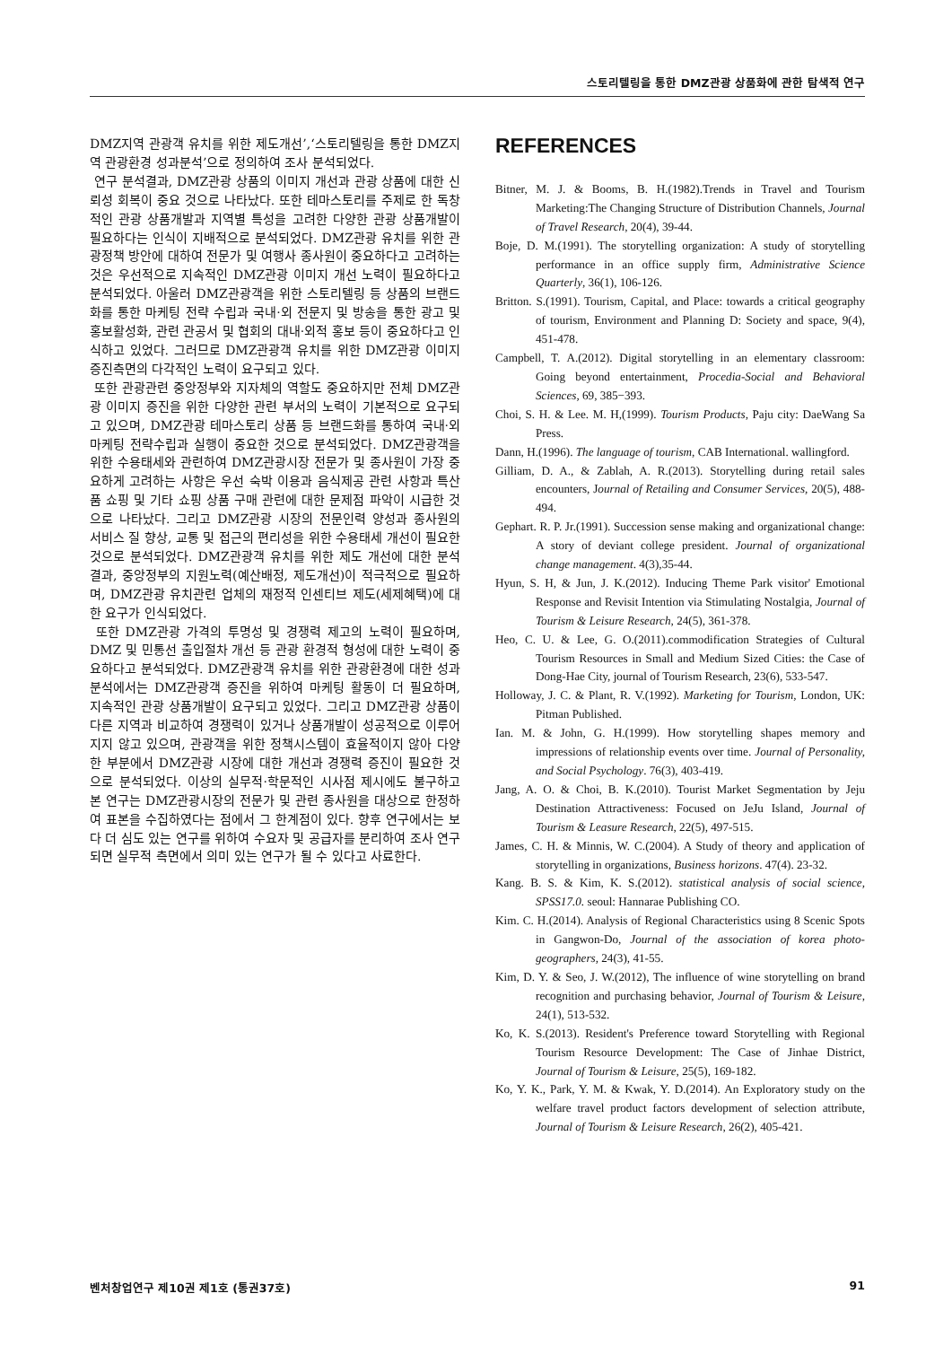스토리텔링을 통한 DMZ관광 상품화에 관한 탐색적 연구
DMZ지역 관광객 유치를 위한 제도개선’,‘스토리텔링을 통한 DMZ지역 관광환경 성과분석’으로 정의하여 조사 분석되었다.
연구 분석결과, DMZ관광 상품의 이미지 개선과 관광 상품에 대한 신뢰성 회복이 중요 것으로 나타났다. 또한 테마스토리를 주제로 한 독창적인 관광 상품개발과 지역별 특성을 고려한 다양한 관광 상품개발이 필요하다는 인식이 지배적으로 분석되었다. DMZ관광 유치를 위한 관광정책 방안에 대하여 전문가 및 여행사 종사원이 중요하다고 고려하는 것은 우선적으로 지속적인 DMZ관광 이미지 개선 노력이 필요하다고 분석되었다. 아울러 DMZ관광객을 위한 스토리텔링 등 상품의 브랜드화를 통한 마케팅 전략 수립과 국내·외 전문지 및 방송을 통한 광고 및 홍보활성화, 관련 관공서 및 협회의 대내·외적 홍보 등이 중요하다고 인식하고 있었다. 그러므로 DMZ관광객 유치를 위한 DMZ관광 이미지 증진측면의 다각적인 노력이 요구되고 있다.
또한 관광관련 중앙정부와 지자체의 역할도 중요하지만 전체 DMZ관광 이미지 증진을 위한 다양한 관련 부서의 노력이 기본적으로 요구되고 있으며, DMZ관광 테마스토리 상품 등 브랜드화를 통하여 국내·외 마케팅 전략수립과 실행이 중요한 것으로 분석되었다. DMZ관광객을 위한 수용태세와 관련하여 DMZ관광시장 전문가 및 종사원이 가장 중요하게 고려하는 사항은 우선 숙박 이용과 음식제공 관련 사항과 특산품 쇼핑 및 기타 쇼핑 상품 구매 관련에 대한 문제점 파악이 시급한 것으로 나타났다. 그리고 DMZ관광 시장의 전문인력 양성과 종사원의 서비스 질 향상, 교통 및 접근의 편리성을 위한 수용태세 개선이 필요한 것으로 분석되었다. DMZ관광객 유치를 위한 제도 개선에 대한 분석결과, 중앙정부의 지원노력(예산배정, 제도개선)이 적극적으로 필요하며, DMZ관광 유치관련 업체의 재정적 인센티브 제도(세제혜택)에 대한 요구가 인식되었다.
또한 DMZ관광 가격의 투명성 및 경쟁력 제고의 노력이 필요하며, DMZ 및 민통선 출입절차 개선 등 관광 환경적 형성에 대한 노력이 중요하다고 분석되었다. DMZ관광객 유치를 위한 관광환경에 대한 성과분석에서는 DMZ관광객 증진을 위하여 마케팅 활동이 더 필요하며, 지속적인 관광 상품개발이 요구되고 있었다. 그리고 DMZ관광 상품이 다른 지역과 비교하여 경쟁력이 있거나 상품개발이 성공적으로 이루어지지 않고 있으며, 관광객을 위한 정책시스템이 효율적이지 않아 다양한 부분에서 DMZ관광 시장에 대한 개선과 경쟁력 증진이 필요한 것으로 분석되었다. 이상의 실무적·학문적인 시사점 제시에도 불구하고 본 연구는 DMZ관광시장의 전문가 및 관련 종사원을 대상으로 한정하여 표본을 수집하였다는 점에서 그 한계점이 있다. 향후 연구에서는 보다 더 심도 있는 연구를 위하여 수요자 및 공급자를 분리하여 조사 연구되면 실무적 측면에서 의미 있는 연구가 될 수 있다고 사료한다.
REFERENCES
Bitner, M. J. & Booms, B. H.(1982).Trends in Travel and Tourism Marketing:The Changing Structure of Distribution Channels, Journal of Travel Research, 20(4), 39-44.
Boje, D. M.(1991). The storytelling organization: A study of storytelling performance in an office supply firm, Administrative Science Quarterly, 36(1), 106-126.
Britton. S.(1991). Tourism, Capital, and Place: towards a critical geography of tourism, Environment and Planning D: Society and space, 9(4), 451-478.
Campbell, T. A.(2012). Digital storytelling in an elementary classroom: Going beyond entertainment, Procedia-Social and Behavioral Sciences, 69, 385−393.
Choi, S. H. & Lee. M. H,(1999). Tourism Products, Paju city: DaeWang Sa Press.
Dann, H.(1996). The language of tourism, CAB International. wallingford.
Gilliam, D. A., & Zablah, A. R.(2013). Storytelling during retail sales encounters, Journal of Retailing and Consumer Services, 20(5), 488-494.
Gephart. R. P. Jr.(1991). Succession sense making and organizational change: A story of deviant college president. Journal of organizational change management. 4(3),35-44.
Hyun, S. H, & Jun, J. K.(2012). Inducing Theme Park visitor' Emotional Response and Revisit Intention via Stimulating Nostalgia, Journal of Tourism & Leisure Research, 24(5), 361-378.
Heo, C. U. & Lee, G. O.(2011).commodification Strategies of Cultural Tourism Resources in Small and Medium Sized Cities: the Case of Dong-Hae City, journal of Tourism Research, 23(6), 533-547.
Holloway, J. C. & Plant, R. V.(1992). Marketing for Tourism, London, UK: Pitman Published.
Ian. M. & John, G. H.(1999). How storytelling shapes memory and impressions of relationship events over time. Journal of Personality, and Social Psychology. 76(3), 403-419.
Jang, A. O. & Choi, B. K.(2010). Tourist Market Segmentation by Jeju Destination Attractiveness: Focused on JeJu Island, Journal of Tourism & Leasure Research, 22(5), 497-515.
James, C. H. & Minnis, W. C.(2004). A Study of theory and application of storytelling in organizations, Business horizons. 47(4). 23-32.
Kang. B. S. & Kim, K. S.(2012). statistical analysis of social science, SPSS17.0. seoul: Hannarae Publishing CO.
Kim. C. H.(2014). Analysis of Regional Characteristics using 8 Scenic Spots in Gangwon-Do, Journal of the association of korea photo-geographers, 24(3), 41-55.
Kim, D. Y. & Seo, J. W.(2012), The influence of wine storytelling on brand recognition and purchasing behavior, Journal of Tourism & Leisure, 24(1), 513-532.
Ko, K. S.(2013). Resident's Preference toward Storytelling with Regional Tourism Resource Development: The Case of Jinhae District, Journal of Tourism & Leisure, 25(5), 169-182.
Ko, Y. K., Park, Y. M. & Kwak, Y. D.(2014). An Exploratory study on the welfare travel product factors development of selection attribute, Journal of Tourism & Leisure Research, 26(2), 405-421.
벤처창업연구 제10권 제1호 (통권37호) 91